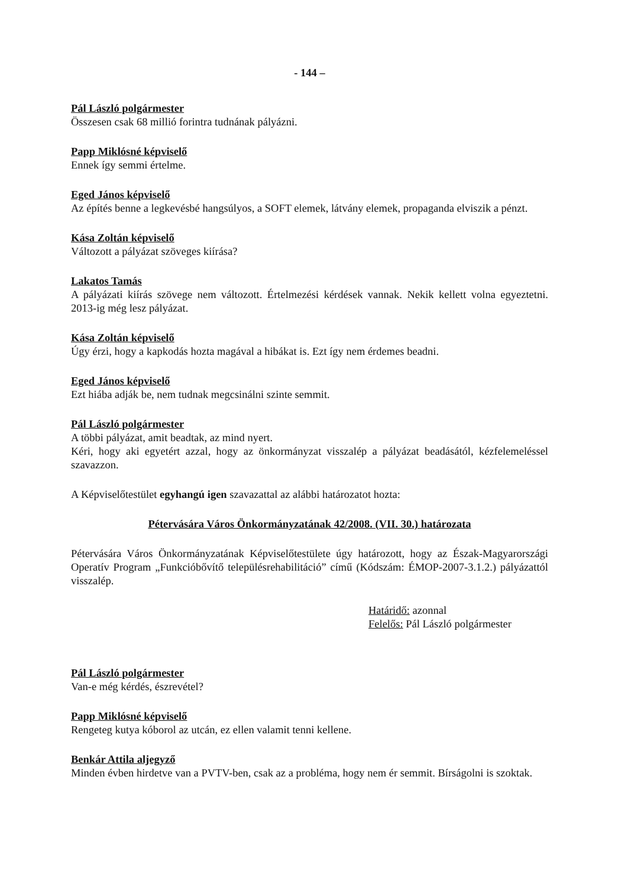- 144 –
Pál László polgármester
Összesen csak 68 millió forintra tudnának pályázni.
Papp Miklósné képviselő
Ennek így semmi értelme.
Eged János képviselő
Az építés benne a legkevésbé hangsúlyos, a SOFT elemek, látvány elemek, propaganda elviszik a pénzt.
Kása Zoltán képviselő
Változott a pályázat szöveges kiírása?
Lakatos Tamás
A pályázati kiírás szövege nem változott. Értelmezési kérdések vannak. Nekik kellett volna egyeztetni. 2013-ig még lesz pályázat.
Kása Zoltán képviselő
Úgy érzi, hogy a kapkodás hozta magával a hibákat is. Ezt így nem érdemes beadni.
Eged János képviselő
Ezt hiába adják be, nem tudnak megcsinálni szinte semmit.
Pál László polgármester
A többi pályázat, amit beadtak, az mind nyert.
Kéri, hogy aki egyetért azzal, hogy az önkormányzat visszalép a pályázat beadásától, kézfelemeléssel szavazzon.
A Képviselőtestület egyhangú igen szavazattal az alábbi határozatot hozta:
Pétervására Város Önkormányzatának 42/2008. (VII. 30.) határozata
Pétervására Város Önkormányzatának Képviselőtestülete úgy határozott, hogy az Észak-Magyarországi Operatív Program „Funkcióbővítő településrehabilitáció” című (Kódszám: ÉMOP-2007-3.1.2.) pályázattól visszalép.
Határidő: azonnal
Felelős: Pál László polgármester
Pál László polgármester
Van-e még kérdés, észrevétel?
Papp Miklósné képviselő
Rengeteg kutya kóborol az utcán, ez ellen valamit tenni kellene.
Benkár Attila aljegyző
Minden évben hirdetve van a PVTV-ben, csak az a probléma, hogy nem ér semmit. Bírságolni is szoktak.